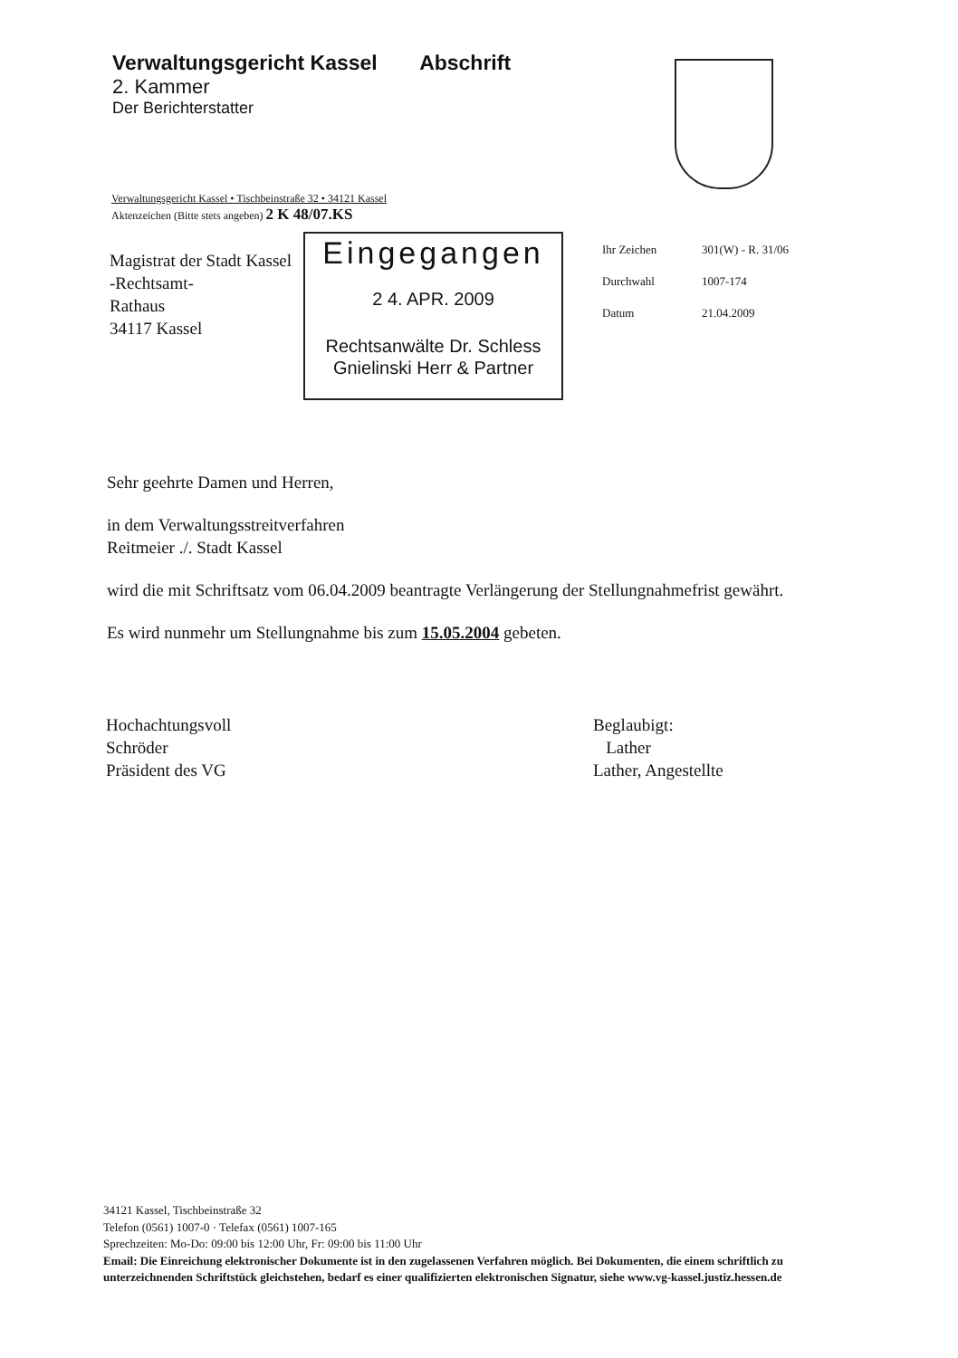Verwaltungsgericht Kassel Abschrift
2. Kammer
Der Berichterstatter
Verwaltungsgericht Kassel • Tischbeinstraße 32 • 34121 Kassel
Aktenzeichen (Bitte stets angeben) 2 K 48/07.KS
Magistrat der Stadt Kassel
-Rechtsamt-
Rathaus
34117 Kassel
Eingegangen
2 4. APR. 2009
Rechtsanwälte Dr. Schless
Gnielinski Herr & Partner
Ihr Zeichen 301(W) - R. 31/06
Durchwahl 1007-174
Datum 21.04.2009
Sehr geehrte Damen und Herren,
in dem Verwaltungsstreitverfahren
Reitmeier ./. Stadt Kassel
wird die mit Schriftsatz vom 06.04.2009 beantragte Verlängerung der Stellungnahmefrist gewährt.
Es wird nunmehr um Stellungnahme bis zum 15.05.2004 gebeten.
Hochachtungsvoll
Schröder
Präsident des VG
Beglaubigt:
Lather
Lather, Angestellte
34121 Kassel, Tischbeinstraße 32
Telefon (0561) 1007-0 · Telefax (0561) 1007-165
Sprechzeiten: Mo-Do: 09:00 bis 12:00 Uhr, Fr: 09:00 bis 11:00 Uhr
Email: Die Einreichung elektronischer Dokumente ist in den zugelassenen Verfahren möglich. Bei Dokumenten, die einem schriftlich zu unterzeichnenden Schriftstück gleichstehen, bedarf es einer qualifizierten elektronischen Signatur, siehe www.vg-kassel.justiz.hessen.de